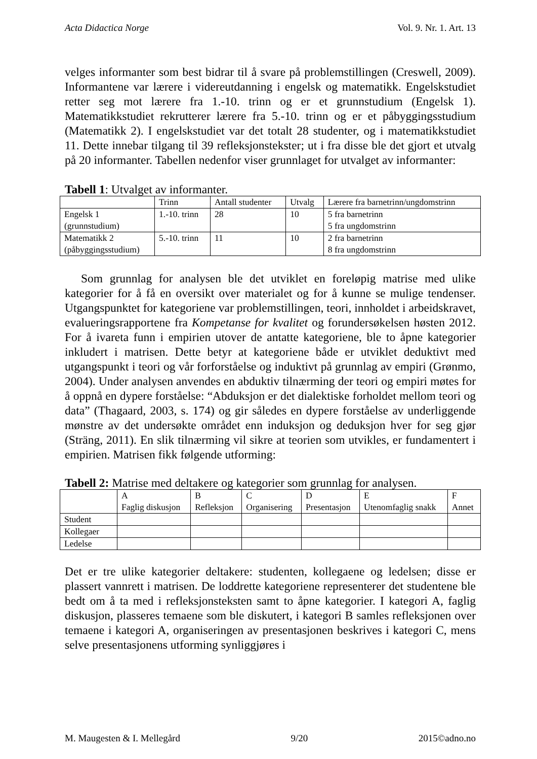Acta Didactica Norge Vol. 9. Nr. 1. Art. 13
velges informanter som best bidrar til å svare på problemstillingen (Creswell, 2009). Informantene var lærere i videreutdanning i engelsk og matematikk. Engelskstudiet retter seg mot lærere fra 1.-10. trinn og er et grunnstudium (Engelsk 1). Matematikkstudiet rekrutterer lærere fra 5.-10. trinn og er et påbyggingsstudium (Matematikk 2). I engelskstudiet var det totalt 28 studenter, og i matematikkstudiet 11. Dette innebar tilgang til 39 refleksjonstekster; ut i fra disse ble det gjort et utvalg på 20 informanter. Tabellen nedenfor viser grunnlaget for utvalget av informanter:
Tabell 1: Utvalget av informanter.
| | Trinn | Antall studenter | Utvalg | Lærere fra barnetrinn/ungdomstrinn |
| Engelsk 1 (grunnstudium) | 1.-10. trinn | 28 | 10 | 5 fra barnetrinn 5 fra ungdomstrinn |
| Matematikk 2 (påbyggingsstudium) | 5.-10. trinn | 11 | 10 | 2 fra barnetrinn 8 fra ungdomstrinn |
Som grunnlag for analysen ble det utviklet en foreløpig matrise med ulike kategorier for å få en oversikt over materialet og for å kunne se mulige tendenser. Utgangspunktet for kategoriene var problemstillingen, teori, innholdet i arbeidskravet, evalueringsrapportene fra Kompetanse for kvalitet og forundersøkelsen høsten 2012. For å ivareta funn i empirien utover de antatte kategoriene, ble to åpne kategorier inkludert i matrisen. Dette betyr at kategoriene både er utviklet deduktivt med utgangspunkt i teori og vår forforståelse og induktivt på grunnlag av empiri (Grønmo, 2004). Under analysen anvendes en abduktiv tilnærming der teori og empiri møtes for å oppnå en dypere forståelse: “Abduksjon er det dialektiske forholdet mellom teori og data” (Thagaard, 2003, s. 174) og gir således en dypere forståelse av underliggende mønstre av det undersøkte området enn induksjon og deduksjon hver for seg gjør (Sträng, 2011). En slik tilnærming vil sikre at teorien som utvikles, er fundamentert i empirien. Matrisen fikk følgende utforming:
Tabell 2: Matrise med deltakere og kategorier som grunnlag for analysen.
| | A Faglig diskusjon | B Refleksjon | C Organisering | D Presentasjon | E Utenomfaglig snakk | F Annet |
| Student | | | | | | |
| Kollegaer | | | | | | |
| Ledelse | | | | | | |
Det er tre ulike kategorier deltakere: studenten, kollegaene og ledelsen; disse er plassert vannrett i matrisen. De loddrette kategoriene representerer det studentene ble bedt om å ta med i refleksjonsteksten samt to åpne kategorier. I kategori A, faglig diskusjon, plasseres temaene som ble diskutert, i kategori B samles refleksjonen over temaene i kategori A, organiseringen av presentasjonen beskrives i kategori C, mens selve presentasjonens utforming synliggjøres i
M. Maugesten & I. Mellegård 9/20 2015©adno.no